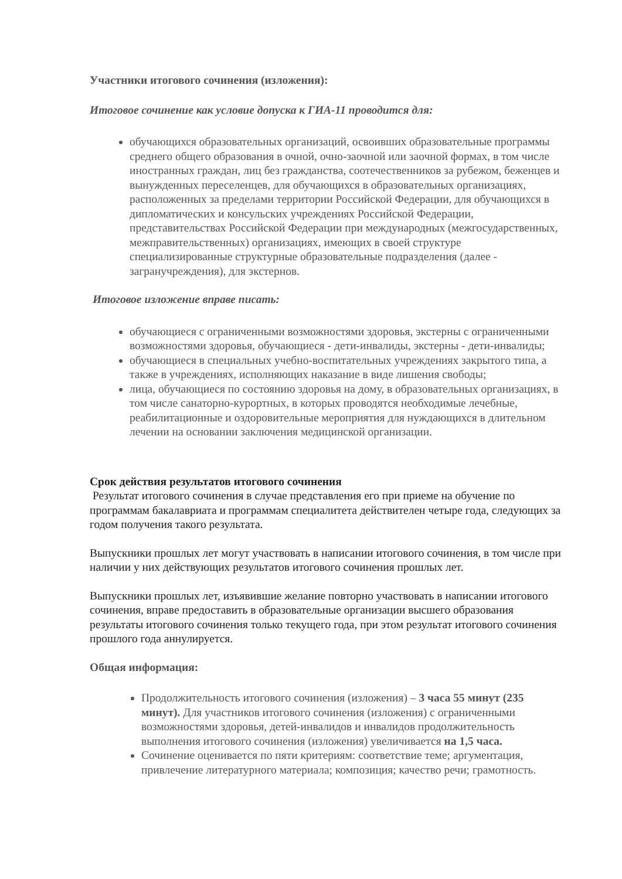Участники итогового сочинения (изложения):
Итоговое сочинение как условие допуска к ГИА-11 проводится для:
обучающихся образовательных организаций, освоивших образовательные программы среднего общего образования в очной, очно-заочной или заочной формах, в том числе иностранных граждан, лиц без гражданства, соотечественников за рубежом, беженцев и вынужденных переселенцев, для обучающихся в образовательных организациях, расположенных за пределами территории Российской Федерации, для обучающихся в дипломатических и консульских учреждениях Российской Федерации, представительствах Российской Федерации при международных (межгосударственных, межправительственных) организациях, имеющих в своей структуре специализированные структурные образовательные подразделения (далее - загранучреждения), для экстернов.
Итоговое изложение вправе писать:
обучающиеся с ограниченными возможностями здоровья, экстерны с ограниченными возможностями здоровья, обучающиеся - дети-инвалиды, экстерны - дети-инвалиды;
обучающиеся в специальных учебно-воспитательных учреждениях закрытого типа, а также в учреждениях, исполняющих наказание в виде лишения свободы;
лица, обучающиеся по состоянию здоровья на дому, в образовательных организациях, в том числе санаторно-курортных, в которых проводятся необходимые лечебные, реабилитационные и оздоровительные мероприятия для нуждающихся в длительном лечении на основании заключения медицинской организации.
Срок действия результатов итогового сочинения
Результат итогового сочинения в случае представления его при приеме на обучение по программам бакалавриата и программам специалитета действителен четыре года, следующих за годом получения такого результата.
Выпускники прошлых лет могут участвовать в написании итогового сочинения, в том числе при наличии у них действующих результатов итогового сочинения прошлых лет.
Выпускники прошлых лет, изъявившие желание повторно участвовать в написании итогового сочинения, вправе предоставить в образовательные организации высшего образования результаты итогового сочинения только текущего года, при этом результат итогового сочинения прошлого года аннулируется.
Общая информация:
Продолжительность итогового сочинения (изложения) – 3 часа 55 минут (235 минут). Для участников итогового сочинения (изложения) с ограниченными возможностями здоровья, детей-инвалидов и инвалидов продолжительность выполнения итогового сочинения (изложения) увеличивается на 1,5 часа.
Сочинение оценивается по пяти критериям: соответствие теме; аргументация, привлечение литературного материала; композиция; качество речи; грамотность.